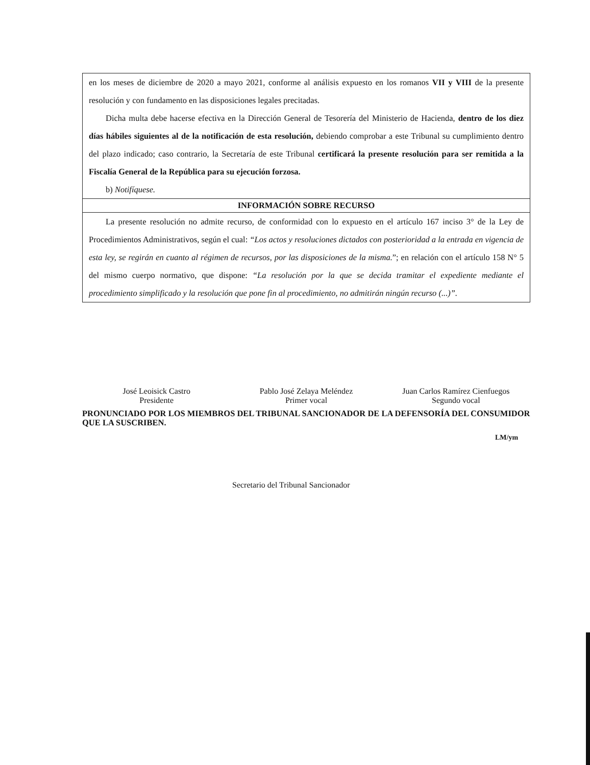en los meses de diciembre de 2020 a mayo 2021, conforme al análisis expuesto en los romanos VII y VIII de la presente resolución y con fundamento en las disposiciones legales precitadas.
Dicha multa debe hacerse efectiva en la Dirección General de Tesorería del Ministerio de Hacienda, dentro de los diez días hábiles siguientes al de la notificación de esta resolución, debiendo comprobar a este Tribunal su cumplimiento dentro del plazo indicado; caso contrario, la Secretaría de este Tribunal certificará la presente resolución para ser remitida a la Fiscalía General de la República para su ejecución forzosa.
b) Notifíquese.
INFORMACIÓN SOBRE RECURSO
La presente resolución no admite recurso, de conformidad con lo expuesto en el artículo 167 inciso 3° de la Ley de Procedimientos Administrativos, según el cual: “Los actos y resoluciones dictados con posterioridad a la entrada en vigencia de esta ley, se regirán en cuanto al régimen de recursos, por las disposiciones de la misma.”; en relación con el artículo 158 N° 5 del mismo cuerpo normativo, que dispone: “La resolución por la que se decida tramitar el expediente mediante el procedimiento simplificado y la resolución que pone fin al procedimiento, no admitirán ningún recurso (...)”.
José Leoisick Castro
Presidente
Pablo José Zelaya Meléndez
Primer vocal
Juan Carlos Ramírez Cienfuegos
Segundo vocal
PRONUNCIADO POR LOS MIEMBROS DEL TRIBUNAL SANCIONADOR DE LA DEFENSORÍA DEL CONSUMIDOR QUE LA SUSCRIBEN.
LM/ym
Secretario del Tribunal Sancionador